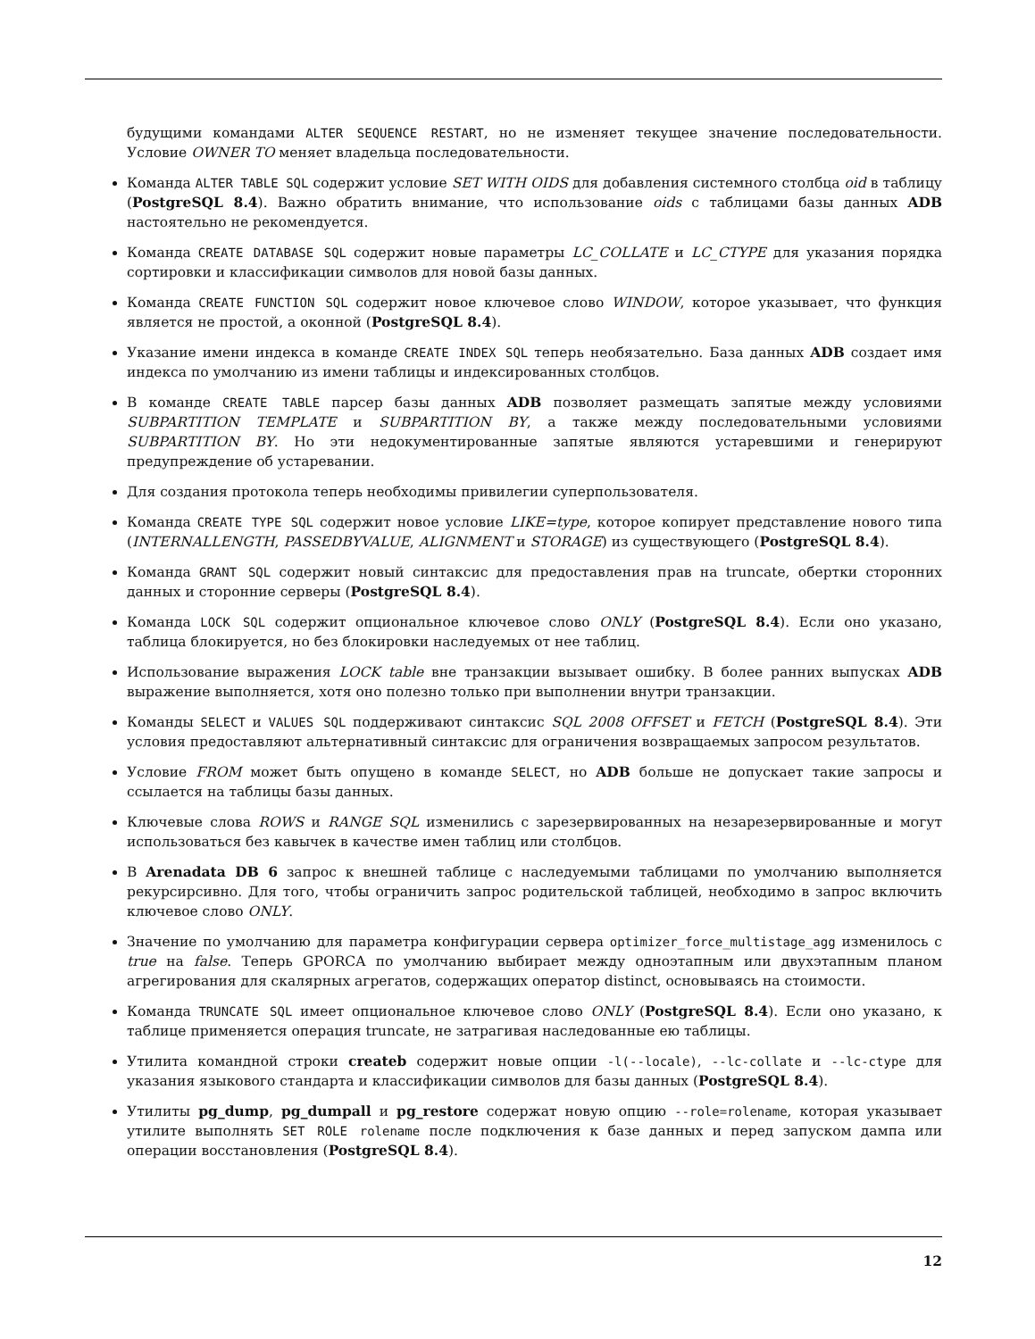будущими командами ALTER SEQUENCE RESTART, но не изменяет текущее значение последовательности. Условие OWNER TO меняет владельца последовательности.
Команда ALTER TABLE SQL содержит условие SET WITH OIDS для добавления системного столбца oid в таблицу (PostgreSQL 8.4). Важно обратить внимание, что использование oids с таблицами базы данных ADB настоятельно не рекомендуется.
Команда CREATE DATABASE SQL содержит новые параметры LC_COLLATE и LC_CTYPE для указания порядка сортировки и классификации символов для новой базы данных.
Команда CREATE FUNCTION SQL содержит новое ключевое слово WINDOW, которое указывает, что функция является не простой, а оконной (PostgreSQL 8.4).
Указание имени индекса в команде CREATE INDEX SQL теперь необязательно. База данных ADB создает имя индекса по умолчанию из имени таблицы и индексированных столбцов.
В команде CREATE TABLE парсер базы данных ADB позволяет размещать запятые между условиями SUBPARTITION TEMPLATE и SUBPARTITION BY, а также между последовательными условиями SUBPARTITION BY. Но эти недокументированные запятые являются устаревшими и генерируют предупреждение об устаревании.
Для создания протокола теперь необходимы привилегии суперпользователя.
Команда CREATE TYPE SQL содержит новое условие LIKE=type, которое копирует представление нового типа (INTERNALLENGTH, PASSEDBYVALUE, ALIGNMENT и STORAGE) из существующего (PostgreSQL 8.4).
Команда GRANT SQL содержит новый синтаксис для предоставления прав на truncate, обертки сторонних данных и сторонние серверы (PostgreSQL 8.4).
Команда LOCK SQL содержит опциональное ключевое слово ONLY (PostgreSQL 8.4). Если оно указано, таблица блокируется, но без блокировки наследуемых от нее таблиц.
Использование выражения LOCK table вне транзакции вызывает ошибку. В более ранних выпусках ADB выражение выполняется, хотя оно полезно только при выполнении внутри транзакции.
Команды SELECT и VALUES SQL поддерживают синтаксис SQL 2008 OFFSET и FETCH (PostgreSQL 8.4). Эти условия предоставляют альтернативный синтаксис для ограничения возвращаемых запросом результатов.
Условие FROM может быть опущено в команде SELECT, но ADB больше не допускает такие запросы и ссылается на таблицы базы данных.
Ключевые слова ROWS и RANGE SQL изменились с зарезервированных на незарезервированные и могут использоваться без кавычек в качестве имен таблиц или столбцов.
В Arenadata DB 6 запрос к внешней таблице с наследуемыми таблицами по умолчанию выполняется рекурсирсивно. Для того, чтобы ограничить запрос родительской таблицей, необходимо в запрос включить ключевое слово ONLY.
Значение по умолчанию для параметра конфигурации сервера optimizer_force_multistage_agg изменилось с true на false. Теперь GPORCA по умолчанию выбирает между одноэтапным или двухэтапным планом агрегирования для скалярных агрегатов, содержащих оператор distinct, основываясь на стоимости.
Команда TRUNCATE SQL имеет опциональное ключевое слово ONLY (PostgreSQL 8.4). Если оно указано, к таблице применяется операция truncate, не затрагивая наследованные ею таблицы.
Утилита командной строки createb содержит новые опции -l(--locale), --lc-collate и --lc-ctype для указания языкового стандарта и классификации символов для базы данных (PostgreSQL 8.4).
Утилиты pg_dump, pg_dumpall и pg_restore содержат новую опцию --role=rolename, которая указывает утилите выполнять SET ROLE rolename после подключения к базе данных и перед запуском дампа или операции восстановления (PostgreSQL 8.4).
12